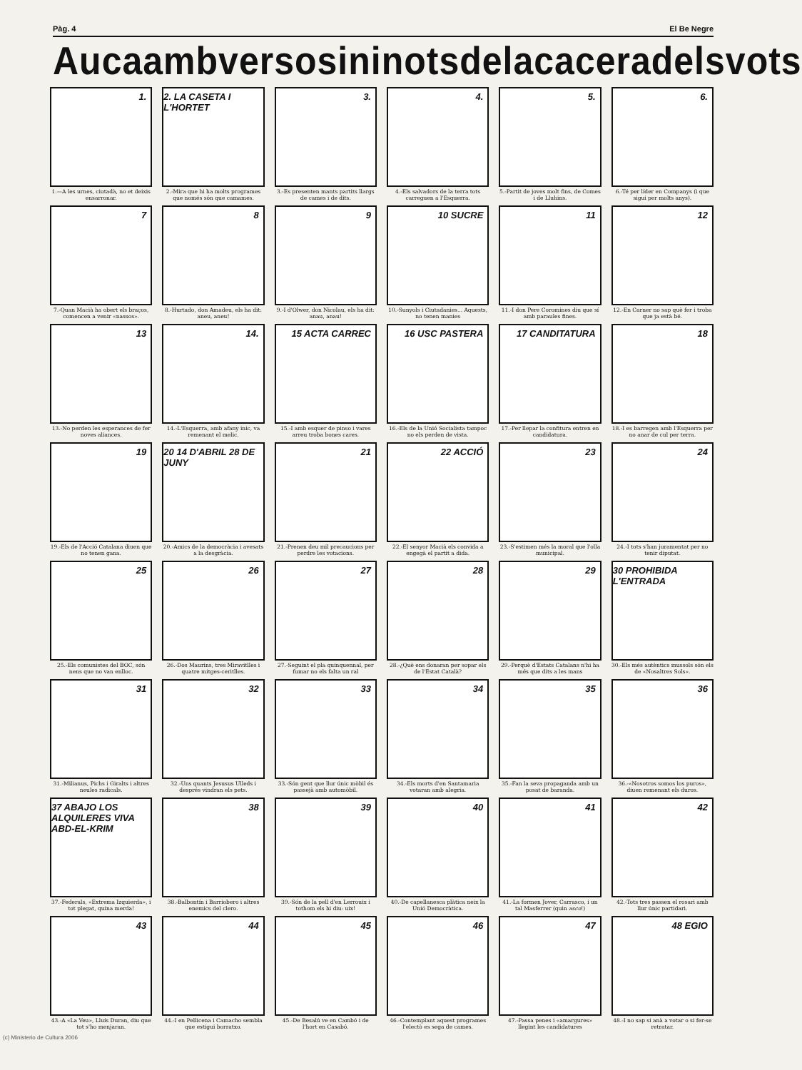Pàg. 4 El Be Negre
Auca amb versos i ninots de la cacera dels vots
1.
1.—A les urnes, ciutadà, no et deixis ensarronar.
2. LA CASETA I L'HORTET
2.-Mira que hi ha molts programes que només són que camames.
3.
3.-Es presenten mants partits llargs de cames i de dits.
4.
4.-Els salvadors de la terra tots carreguen a l'Esquerra.
5.
5.-Partit de joves molt fins, de Comes i de Lluhins.
6.
6.-Té per líder en Companys (i que sigui per molts anys).
7
7.-Quan Macià ha obert els braços, comencen a venir «nassos».
8
8.-Hurtado, don Amadeu, els ha dit: aneu, aneu!
9
9.-I d'Olwer, don Nicolau, els ha dit: anau, anau!
10 SUCRE
10.-Sunyols i Ciutadanies... Aquests, no tenen manies
11
11.-I don Pere Coromines diu que sí amb paraules fines.
12
12.-En Carner no sap què fer i troba que ja està bé.
13
13.-No perden les esperances de fer noves aliances.
14.
14.-L'Esquerra, amb afany inic, va remenant el melic.
15 ACTA CARREC
15.-I amb esquer de pinso i vares arreu troba bones cares.
16 USC PASTERA
16.-Els de la Unió Socialista tampoc no els perden de vista.
17 CANDITATURA
17.-Per llepar la confitura entren en candidatura.
18
18.-I es barregen amb l'Esquerra per no anar de cul per terra.
19
19.-Els de l'Acció Catalana diuen que no tenen gana.
20 14 D'ABRIL 28 DE JUNY
20.-Amics de la democràcia i avesats a la desgràcia.
21
21.-Prenen deu mil precaucions per perdre les votacions.
22 ACCIÓ
22.-El senyor Macià els convida a engegà el partit a dida.
23
23.-S'estimen més la moral que l'olla municipal.
24
24.-I tots s'han juramentat per no tenir diputat.
25
25.-Els comunistes del BOC, són nens que no van enlloc.
26
26.-Dos Maurins, tres Miravitlles i quatre mitges-ceritlles.
27
27.-Seguint el pla quinquennal, per fumar no els falta un ral
28
28.-¿Què ens donaran per sopar els de l'Estat Català?
29
29.-Perquè d'Estats Catalans n'hi ha més que dits a les mans
30 PROHIBIDA L'ENTRADA
30.-Els més autèntics mussols són els de «Nosaltres Sols».
31
31.-Milianus, Pichs i Giralts i altres neules radicals.
32
32.-Uns quants Jesusus Ulleds i després vindran els pets.
33
33.-Són gent que llur únic mòbil és passejà amb automòbil.
34
34.-Els morts d'en Santamaria votaran amb alegria.
35
35.-Fan la seva propaganda amb un posat de baranda.
36
36.-«Nosotros somos los puros», diuen remenant els duros.
37 ABAJO LOS ALQUILERES VIVA ABD-EL-KRIM
37.-Federals, «Extrema Izquierda», i tot plegat, quina merda!
38
38.-Balbontín i Barriobero i altres enemics del clero.
39
39.-Són de la pell d'en Lerrouix i tothom els hi diu: uix!
40
40.-De capellanesca plàtica neix la Unió Democràtica.
41
41.-La formen Jover, Carrasco, i un tal Masferrer (quin asco!)
42
42.-Tots tres passen el rosari amb llur únic partidari.
43
43.-A «La Veu», Lluís Duran, diu que tot s'ho menjaran.
44
44.-I en Pellicena i Camacho sembla que estigui borratxo.
45
45.-De Besalú ve en Cambó i de l'hort en Casabó.
46
46.-Contemplant aquest programes l'electò es sega de cames.
47
47.-Passa penes i «amargures» llegint les candidatures
48 EGIO
48.-I no sap si anà a votar o si fer-se retratar.
(c) Ministerio de Cultura 2006